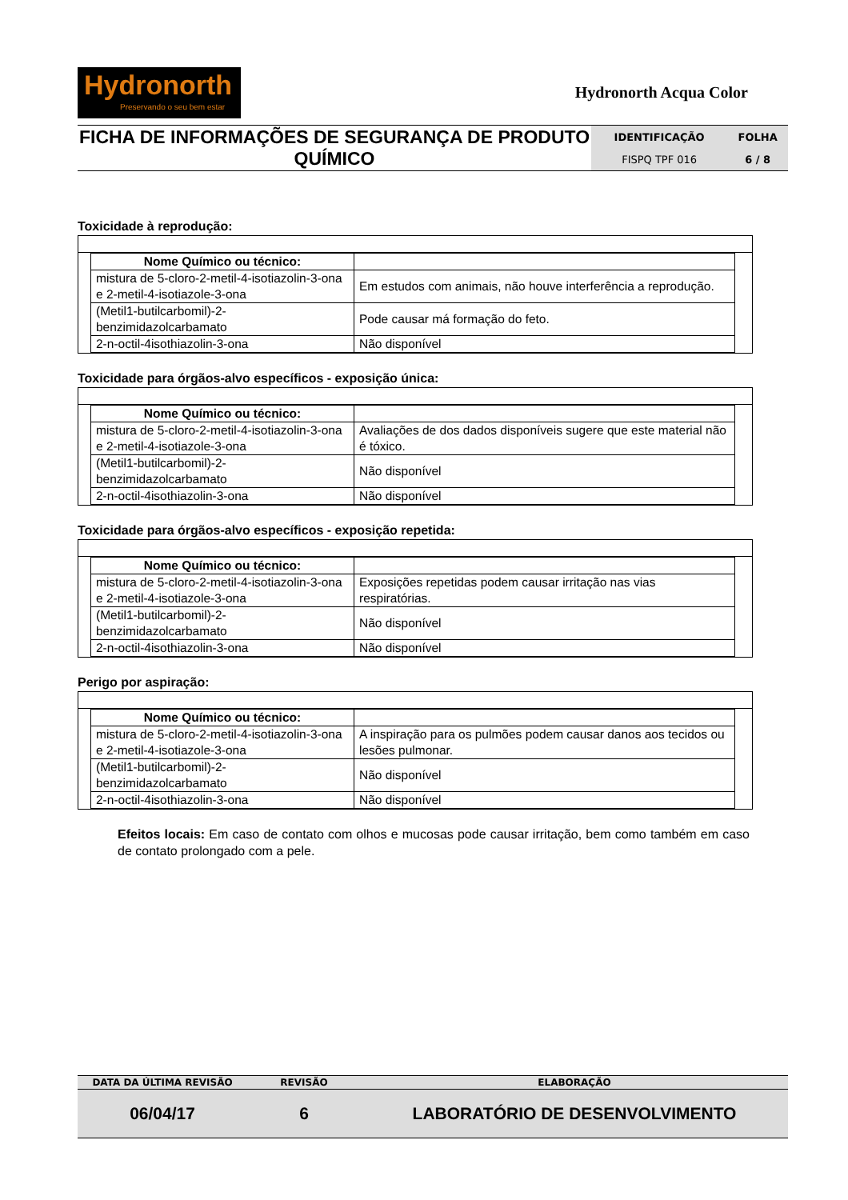Hydronorth Preservando o seu bem estar
Hydronorth Acqua Color
| FICHA DE INFORMAÇÕES DE SEGURANÇA DE PRODUTO QUÍMICO | IDENTIFICAÇÃO | FOLHA |
| | FISPQ TPF 016 | 6 / 8 |
Toxicidade à reprodução:
| Nome Químico ou técnico: | |
| mistura de 5-cloro-2-metil-4-isotiazolin-3-ona e 2-metil-4-isotiazole-3-ona | Em estudos com animais, não houve interferência a reprodução. |
| (Metil1-butilcarbomil)-2-benzimidazolcarbamato | Pode causar má formação do feto. |
| 2-n-octil-4isothiazolin-3-ona | Não disponível |
Toxicidade para órgãos-alvo específicos - exposição única:
| Nome Químico ou técnico: | |
| mistura de 5-cloro-2-metil-4-isotiazolin-3-ona e 2-metil-4-isotiazole-3-ona | Avaliações de dos dados disponíveis sugere que este material não é tóxico. |
| (Metil1-butilcarbomil)-2-benzimidazolcarbamato | Não disponível |
| 2-n-octil-4isothiazolin-3-ona | Não disponível |
Toxicidade para órgãos-alvo específicos - exposição repetida:
| Nome Químico ou técnico: | |
| mistura de 5-cloro-2-metil-4-isotiazolin-3-ona e 2-metil-4-isotiazole-3-ona | Exposições repetidas podem causar irritação nas vias respiratórias. |
| (Metil1-butilcarbomil)-2-benzimidazolcarbamato | Não disponível |
| 2-n-octil-4isothiazolin-3-ona | Não disponível |
Perigo por aspiração:
| Nome Químico ou técnico: | |
| mistura de 5-cloro-2-metil-4-isotiazolin-3-ona e 2-metil-4-isotiazole-3-ona | A inspiração para os pulmões podem causar danos aos tecidos ou lesões pulmonar. |
| (Metil1-butilcarbomil)-2-benzimidazolcarbamato | Não disponível |
| 2-n-octil-4isothiazolin-3-ona | Não disponível |
Efeitos locais: Em caso de contato com olhos e mucosas pode causar irritação, bem como também em caso de contato prolongado com a pele.
| DATA DA ÚLTIMA REVISÃO | REVISÃO | ELABORAÇÃO |
| 06/04/17 | 6 | LABORATÓRIO DE DESENVOLVIMENTO |